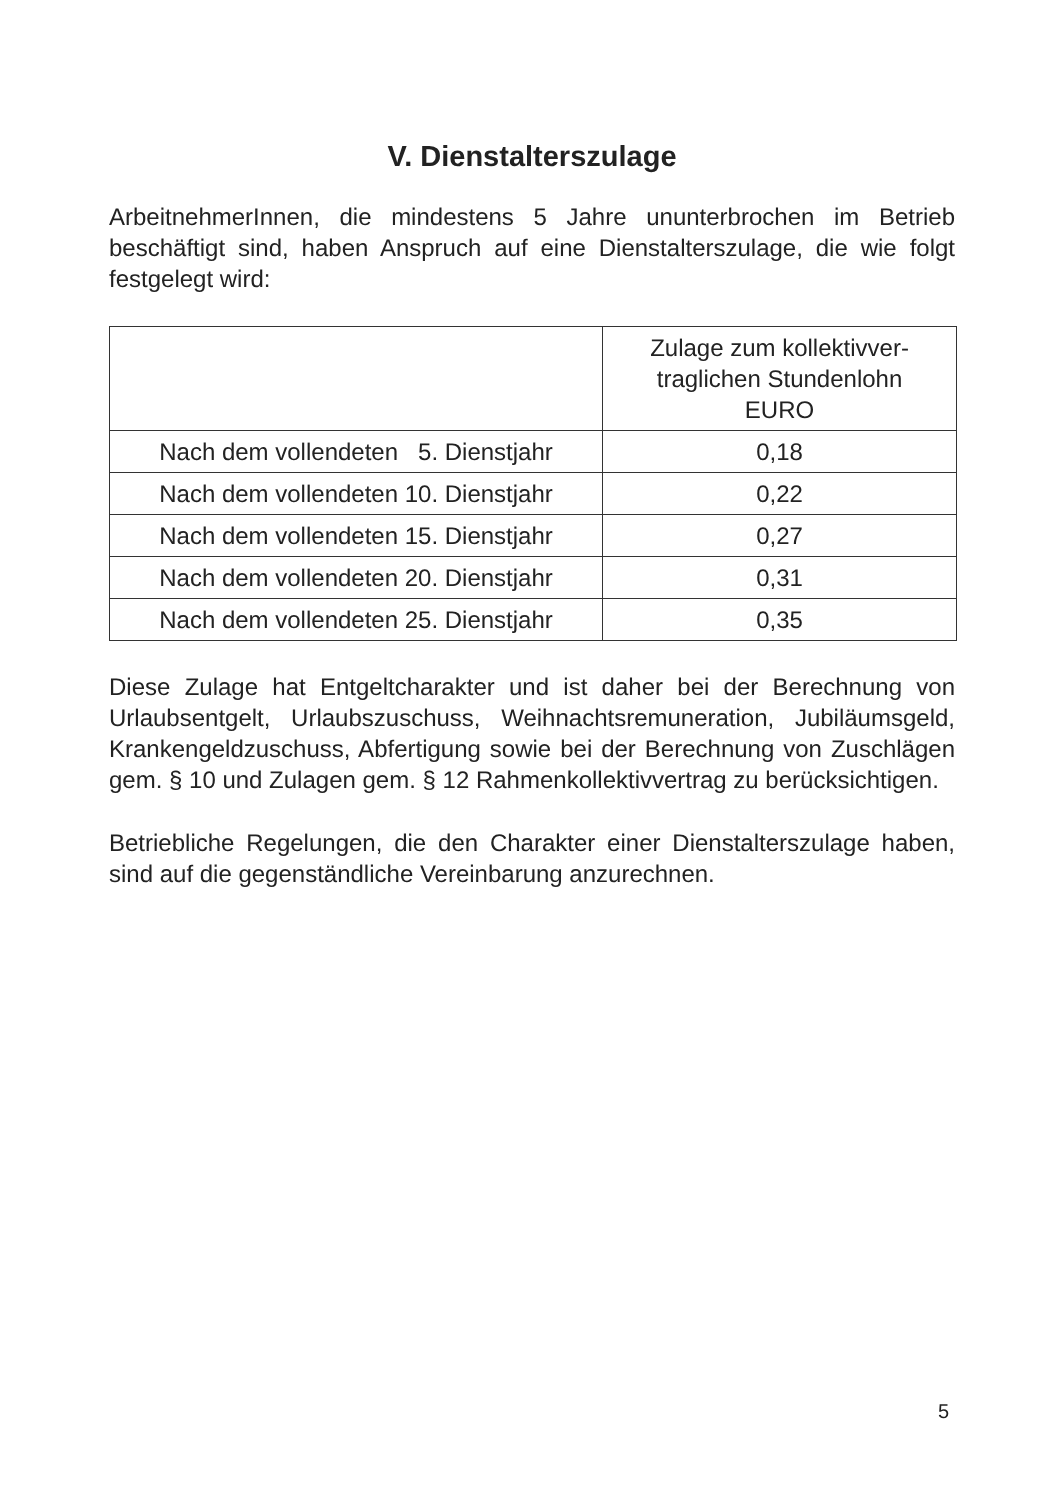V. Dienstalterszulage
ArbeitnehmerInnen, die mindestens 5 Jahre ununterbrochen im Betrieb beschäftigt sind, haben Anspruch auf eine Dienstalterszulage, die wie folgt festgelegt wird:
| | Zulage zum kollektivver- traglichen Stundenlohn EURO |
| --- | --- |
| Nach dem vollendeten 5. Dienstjahr | 0,18 |
| Nach dem vollendeten 10. Dienstjahr | 0,22 |
| Nach dem vollendeten 15. Dienstjahr | 0,27 |
| Nach dem vollendeten 20. Dienstjahr | 0,31 |
| Nach dem vollendeten 25. Dienstjahr | 0,35 |
Diese Zulage hat Entgeltcharakter und ist daher bei der Berechnung von Urlaubsentgelt, Urlaubszuschuss, Weihnachtsremuneration, Jubiläumsgeld, Krankengeldzuschuss, Abfertigung sowie bei der Berechnung von Zuschlägen gem. § 10 und Zulagen gem. § 12 Rahmenkollektivvertrag zu berücksichtigen.
Betriebliche Regelungen, die den Charakter einer Dienstalterszulage haben, sind auf die gegenständliche Vereinbarung anzurechnen.
5